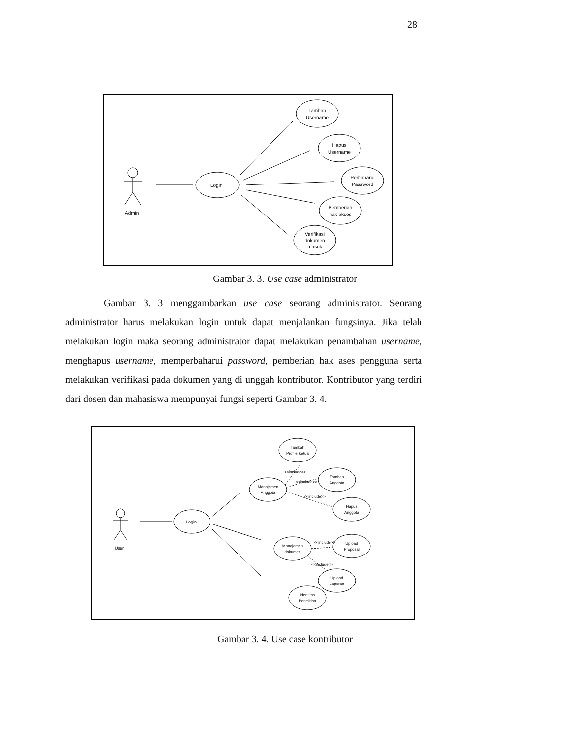28
Admin
Login
Tambah
Username
Hapus
Username
Perbaharui
Password
Pemberian
hak akses
Verifikasi
dokumen
masuk
Gambar 3. 3. Use case administrator
Gambar 3. 3 menggambarkan use case seorang administrator. Seorang administrator harus melakukan login untuk dapat menjalankan fungsinya. Jika telah melakukan login maka seorang administrator dapat melakukan penambahan username, menghapus username, memperbaharui password, pemberian hak ases pengguna serta melakukan verifikasi pada dokumen yang di unggah kontributor. Kontributor yang terdiri dari dosen dan mahasiswa mempunyai fungsi seperti Gambar 3. 4.
User
Login
Tambah
Profile Ketua
Tambah
Anggota
Manajemen
Anggota
Hapus
Anggota
Manajemen
dokumen
Upload
Proposal
Upload
Laporan
Identitas
Penelitian
<<include>>
<<include>>
<<include>>
<<include>>
<<include>>
Gambar 3. 4. Use case kontributor